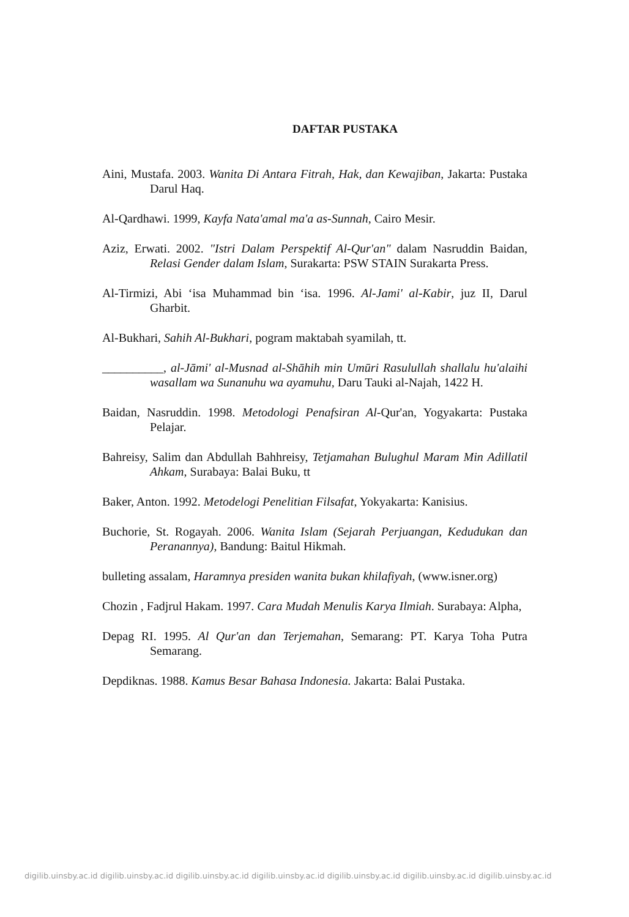DAFTAR PUSTAKA
Aini, Mustafa. 2003. Wanita Di Antara Fitrah, Hak, dan Kewajiban, Jakarta: Pustaka Darul Haq.
Al-Qardhawi. 1999, Kayfa Nata'amal ma'a as-Sunnah, Cairo Mesir.
Aziz, Erwati. 2002. "Istri Dalam Perspektif Al-Qur'an" dalam Nasruddin Baidan, Relasi Gender dalam Islam, Surakarta: PSW STAIN Surakarta Press.
Al-Tirmizi, Abi ‘isa Muhammad bin ‘isa. 1996. Al-Jami' al-Kabir, juz II, Darul Gharbit.
Al-Bukhari, Sahih Al-Bukhari, pogram maktabah syamilah, tt.
__________, al-Jāmi' al-Musnad al-Shāhih min Umūri Rasulullah shallalu hu'alaihi wasallam wa Sunanuhu wa ayamuhu, Daru Tauki al-Najah, 1422 H.
Baidan, Nasruddin. 1998. Metodologi Penafsiran Al-Qur'an, Yogyakarta: Pustaka Pelajar.
Bahreisy, Salim dan Abdullah Bahhreisy, Tetjamahan Bulughul Maram Min Adillatil Ahkam, Surabaya: Balai Buku, tt
Baker, Anton. 1992. Metodelogi Penelitian Filsafat, Yokyakarta: Kanisius.
Buchorie, St. Rogayah. 2006. Wanita Islam (Sejarah Perjuangan, Kedudukan dan Peranannya), Bandung: Baitul Hikmah.
bulleting assalam, Haramnya presiden wanita bukan khilafiyah, (www.isner.org)
Chozin , Fadjrul Hakam. 1997. Cara Mudah Menulis Karya Ilmiah. Surabaya: Alpha,
Depag RI. 1995. Al Qur'an dan Terjemahan, Semarang: PT. Karya Toha Putra Semarang.
Depdiknas. 1988. Kamus Besar Bahasa Indonesia. Jakarta: Balai Pustaka.
digilib.uinsby.ac.id digilib.uinsby.ac.id digilib.uinsby.ac.id digilib.uinsby.ac.id digilib.uinsby.ac.id digilib.uinsby.ac.id digilib.uinsby.ac.id